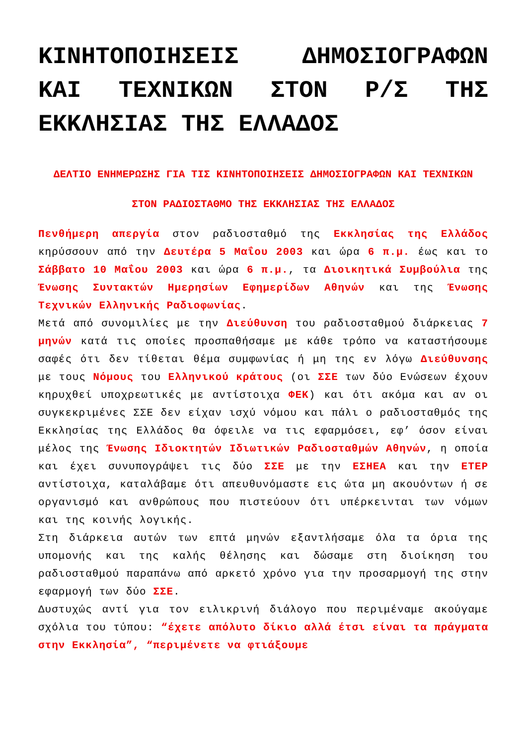ΚΙΝΗΤΟΠΟΙΗΣΕΙΣ ΔΗΜΟΣΙΟΓΡΑΦΩΝ ΚΑΙ ΤΕΧΝΙΚΩΝ ΣΤΟΝ Ρ/Σ ΤΗΣ ΕΚΚΛΗΣΙΑΣ ΤΗΣ ΕΛΛΑΔΟΣ
ΔΕΛΤΙΟ ΕΝΗΜΕΡΩΣΗΣ ΓΙΑ ΤΙΣ ΚΙΝΗΤΟΠΟΙΗΣΕΙΣ ΔΗΜΟΣΙΟΓΡΑΦΩΝ ΚΑΙ ΤΕΧΝΙΚΩΝ
ΣΤΟΝ ΡΑΔΙΟΣΤΑΘΜΟ ΤΗΣ ΕΚΚΛΗΣΙΑΣ ΤΗΣ ΕΛΛΑΔΟΣ
Πενθήμερη απεργία στον ραδιοσταθμό της Εκκλησίας της Ελλάδος κηρύσσουν από την Δευτέρα 5 Μαΐου 2003 και ώρα 6 π.μ. έως και το Σάββατο 10 Μαΐου 2003 και ώρα 6 π.μ., τα Διοικητικά Συμβούλια της Ένωσης Συντακτών Ημερησίων Εφημερίδων Αθηνών και της Ένωσης Τεχνικών Ελληνικής Ραδιοφωνίας.
Μετά από συνομιλίες με την Διεύθυνση του ραδιοσταθμού διάρκειας 7 μηνών κατά τις οποίες προσπαθήσαμε με κάθε τρόπο να καταστήσουμε σαφές ότι δεν τίθεται θέμα συμφωνίας ή μη της εν λόγω Διεύθυνσης με τους Νόμους του Ελληνικού κράτους (οι ΣΣΕ των δύο Ενώσεων έχουν κηρυχθεί υποχρεωτικές με αντίστοιχα ΦΕΚ) και ότι ακόμα και αν οι συγκεκριμένες ΣΣΕ δεν είχαν ισχύ νόμου και πάλι ο ραδιοσταθμός της Εκκλησίας της Ελλάδος θα όφειλε να τις εφαρμόσει, εφ’ όσον είναι μέλος της Ένωσης Ιδιοκτητών Ιδιωτικών Ραδιοσταθμών Αθηνών, η οποία και έχει συνυπογράψει τις δύο ΣΣΕ με την ΕΣΗΕΑ και την ΕΤΕΡ αντίστοιχα, καταλάβαμε ότι απευθυνόμαστε εις ώτα μη ακουόντων ή σε οργανισμό και ανθρώπους που πιστεύουν ότι υπέρκεινται των νόμων και της κοινής λογικής.
Στη διάρκεια αυτών των επτά μηνών εξαντλήσαμε όλα τα όρια της υπομονής και της καλής θέλησης και δώσαμε στη διοίκηση του ραδιοσταθμού παραπάνω από αρκετό χρόνο για την προσαρμογή της στην εφαρμογή των δύο ΣΣΕ.
Δυστυχώς αντί για τον ειλικρινή διάλογο που περιμέναμε ακούγαμε σχόλια του τύπου: “έχετε απόλυτο δίκιο αλλά έτσι είναι τα πράγματα στην Εκκλησία”, “περιμένετε να φτιάξουμε